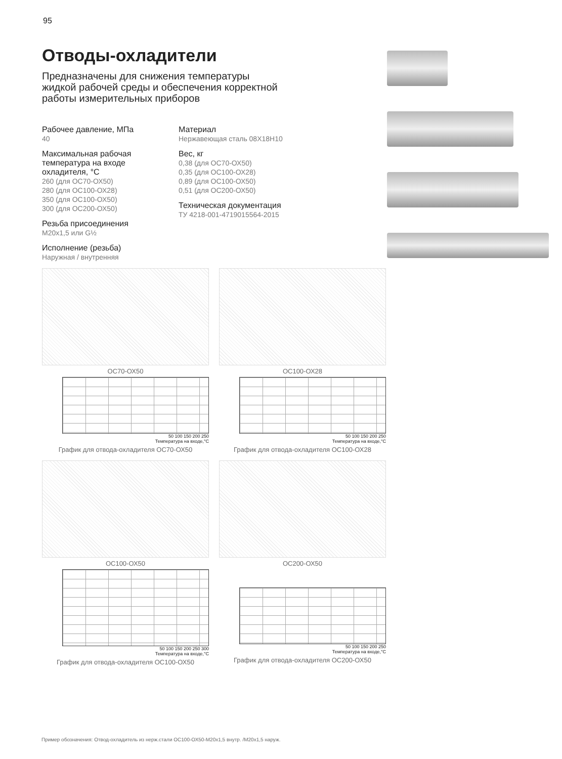95
Отводы-охладители
Предназначены для снижения температуры
жидкой рабочей среды и обеспечения корректной
работы измерительных приборов
Рабочее давление, МПа
40
Максимальная рабочая температура на входе охладителя, °С
260 (для ОС70-ОХ50)
280 (для ОС100-ОХ28)
350 (для ОС100-ОХ50)
300 (для ОС200-ОХ50)
Резьба присоединения
М20х1,5 или G½
Исполнение (резьба)
Наружная / внутренняя
Материал
Нержавеющая сталь 08Х18Н10
Вес, кг
0,38 (для ОС70-ОХ50)
0,35 (для ОС100-ОХ28)
0,89 (для ОС100-ОХ50)
0,51 (для ОС200-ОХ50)
Техническая документация
ТУ 4218-001-4719015564-2015
ОС70-ОХ50
50 100 150 200 250
Температура на входе,°С
График для отвода-охладителя ОС70-ОХ50
ОС100-ОХ28
50 100 150 200 250
Температура на входе,°С
График для отвода-охладителя ОС100-ОХ28
ОС100-ОХ50
50 100 150 200 250 300
Температура на входе,°С
График для отвода-охладителя ОС100-ОХ50
ОС200-ОХ50
50 100 150 200 250
Температура на входе,°С
График для отвода-охладителя ОС200-ОХ50
Пример обозначения: Отвод-охладитель из нерж.стали ОС100-ОХ50-М20х1,5 внутр. /М20х1,5 наруж.